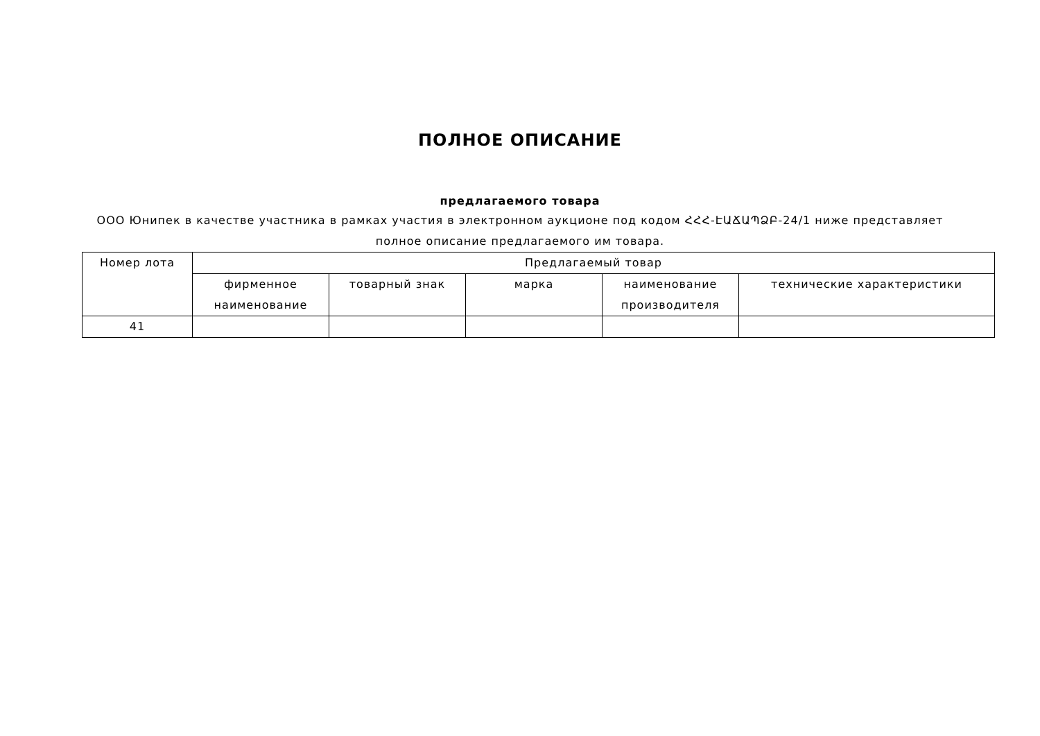ПОЛНОЕ ОПИСАНИЕ
предлагаемого товара
ООО Юнипек в качестве участника в рамках участия в электронном аукционе под кодом ՀՀՀ-ԷԱՃԱՊՁԲ-24/1 ниже представляет полное описание предлагаемого им товара.
| Номер лота | Предлагаемый товар | | | | |
| --- | --- | --- | --- | --- | --- |
| | фирменное наименование | товарный знак | марка | наименование производителя | технические характеристики |
| 41 | | | | | |